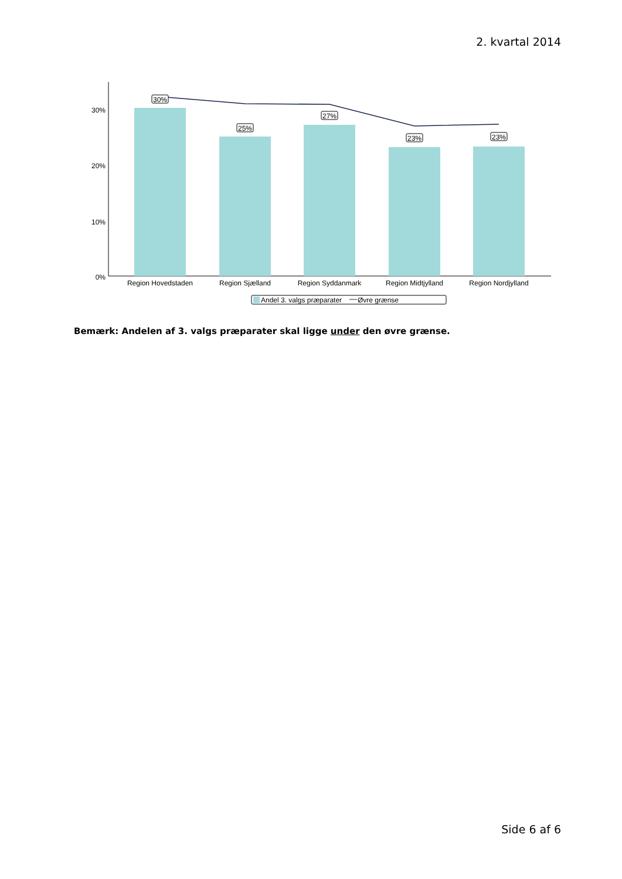2. kvartal 2014
30%
20%
10%
0%
30%
25%
27%
23%
23%
Region Hovedstaden
Region Sjælland
Region Syddanmark
Region Midtjylland
Region Nordjylland
Andel 3. valgs præparater
Øvre grænse
Bemærk: Andelen af 3. valgs præparater skal ligge under den øvre grænse.
Side 6 af 6